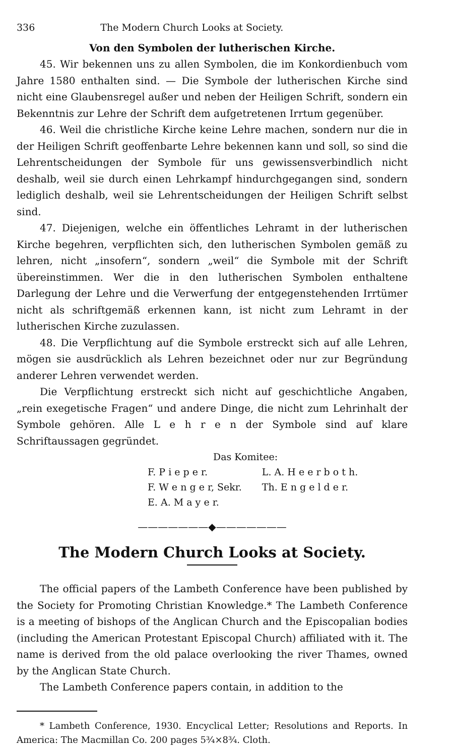336 The Modern Church Looks at Society.
Von den Symbolen der lutherischen Kirche.
45. Wir bekennen uns zu allen Symbolen, die im Konkordienbuch vom Jahre 1580 enthalten sind. — Die Symbole der lutherischen Kirche sind nicht eine Glaubensregel außer und neben der Heiligen Schrift, sondern ein Bekenntnis zur Lehre der Schrift dem aufgetretenen Irrtum gegenüber.
46. Weil die christliche Kirche keine Lehre machen, sondern nur die in der Heiligen Schrift geoffenbarte Lehre bekennen kann und soll, so sind die Lehrentscheidungen der Symbole für uns gewissensverbindlich nicht deshalb, weil sie durch einen Lehrkampf hindurchgegangen sind, sondern lediglich deshalb, weil sie Lehrentscheidungen der Heiligen Schrift selbst sind.
47. Diejenigen, welche ein öffentliches Lehramt in der lutherischen Kirche begehren, verpflichten sich, den lutherischen Symbolen gemäß zu lehren, nicht „insofern“, sondern „weil“ die Symbole mit der Schrift übereinstimmen. Wer die in den lutherischen Symbolen enthaltene Darlegung der Lehre und die Verwerfung der entgegenstehenden Irrtümer nicht als schriftgemäß erkennen kann, ist nicht zum Lehramt in der lutherischen Kirche zuzulassen.
48. Die Verpflichtung auf die Symbole erstreckt sich auf alle Lehren, mögen sie ausdrücklich als Lehren bezeichnet oder nur zur Begründung anderer Lehren verwendet werden.
Die Verpflichtung erstreckt sich nicht auf geschichtliche Angaben, „rein exegetische Fragen“ und andere Dinge, die nicht zum Lehrinhalt der Symbole gehören. Alle L e h r e n der Symbole sind auf klare Schriftaussagen gegründet.
Das Komitee:
| F. P i e p e r. | L. A. H e e r b o t h. |
| F. W e n g e r, Sekr. | Th. E n g e l d e r. |
| E. A. M a y e r. | |
———————◆———————
The Modern Church Looks at Society.
The official papers of the Lambeth Conference have been published by the Society for Promoting Christian Knowledge.* The Lambeth Conference is a meeting of bishops of the Anglican Church and the Episcopalian bodies (including the American Protestant Episcopal Church) affiliated with it. The name is derived from the old palace overlooking the river Thames, owned by the Anglican State Church.
The Lambeth Conference papers contain, in addition to the
* Lambeth Conference, 1930. Encyclical Letter; Resolutions and Reports. In America: The Macmillan Co. 200 pages 5¾×8¾. Cloth.